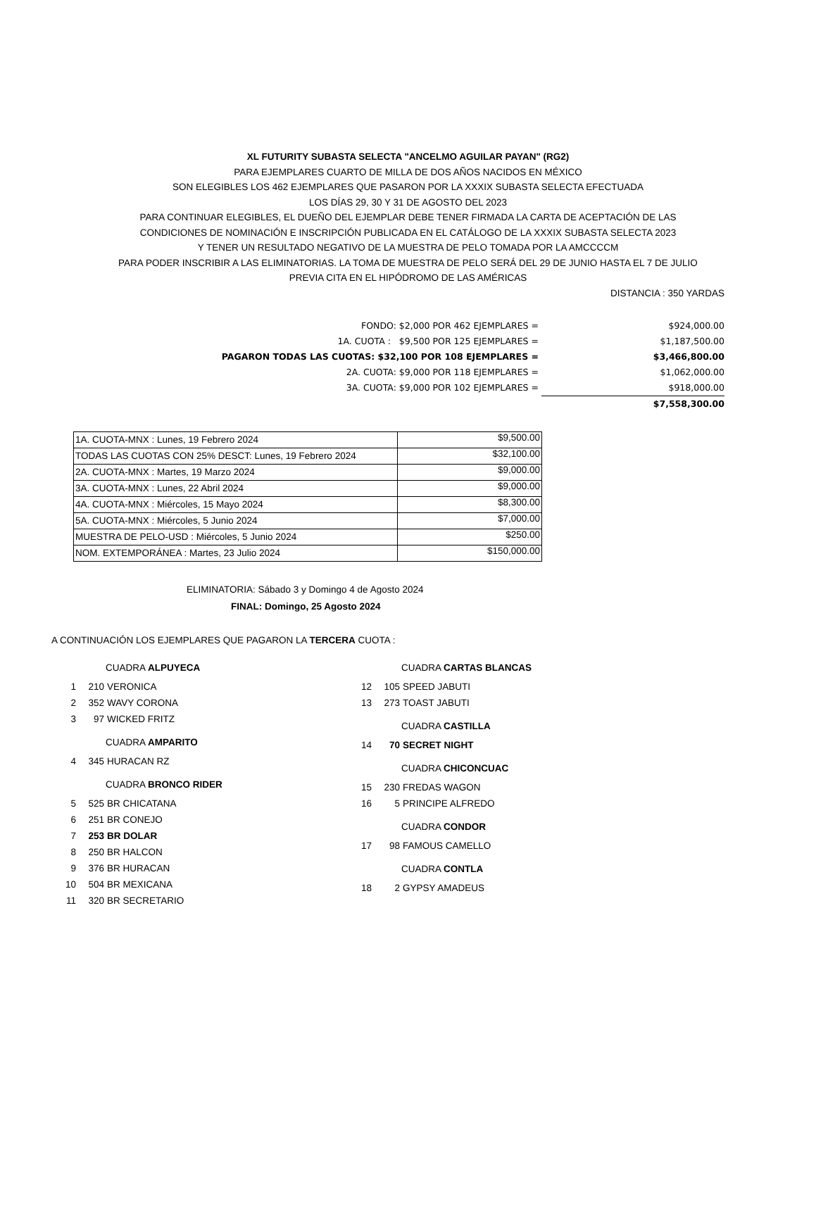XL FUTURITY SUBASTA SELECTA "ANCELMO AGUILAR PAYAN" (RG2)
PARA EJEMPLARES CUARTO DE MILLA DE DOS AÑOS NACIDOS EN MÉXICO
SON ELEGIBLES LOS 462 EJEMPLARES QUE PASARON POR LA XXXIX SUBASTA SELECTA EFECTUADA
LOS DÍAS 29, 30 Y 31 DE AGOSTO DEL 2023
PARA CONTINUAR ELEGIBLES, EL DUEÑO DEL EJEMPLAR DEBE TENER FIRMADA LA CARTA DE ACEPTACIÓN DE LAS
CONDICIONES DE NOMINACIÓN E INSCRIPCIÓN PUBLICADA EN EL CATÁLOGO DE LA XXXIX SUBASTA SELECTA 2023
Y TENER UN RESULTADO NEGATIVO DE LA MUESTRA DE PELO TOMADA POR LA AMCCCCM
PARA PODER INSCRIBIR A LAS ELIMINATORIAS. LA TOMA DE MUESTRA DE PELO SERÁ DEL 29 DE JUNIO HASTA EL 7 DE JULIO
PREVIA CITA EN EL HIPÓDROMO DE LAS AMÉRICAS
DISTANCIA : 350 YARDAS
| FONDO: $2,000 POR 462 EJEMPLARES = | $924,000.00 |
| 1A. CUOTA : $9,500 POR 125 EJEMPLARES = | $1,187,500.00 |
| PAGARON TODAS LAS CUOTAS: $32,100 POR 108 EJEMPLARES = | $3,466,800.00 |
| 2A. CUOTA: $9,000 POR 118 EJEMPLARES = | $1,062,000.00 |
| 3A. CUOTA: $9,000 POR 102 EJEMPLARES = | $918,000.00 |
| | $7,558,300.00 |
| 1A. CUOTA-MNX : Lunes, 19 Febrero 2024 | $9,500.00 |
| TODAS LAS CUOTAS CON 25% DESCT: Lunes, 19 Febrero 2024 | $32,100.00 |
| 2A. CUOTA-MNX : Martes, 19 Marzo 2024 | $9,000.00 |
| 3A. CUOTA-MNX : Lunes, 22 Abril 2024 | $9,000.00 |
| 4A. CUOTA-MNX : Miércoles, 15 Mayo 2024 | $8,300.00 |
| 5A. CUOTA-MNX : Miércoles, 5 Junio 2024 | $7,000.00 |
| MUESTRA DE PELO-USD : Miércoles, 5 Junio 2024 | $250.00 |
| NOM. EXTEMPORÁNEA : Martes, 23 Julio 2024 | $150,000.00 |
ELIMINATORIA: Sábado 3 y Domingo 4 de Agosto 2024
FINAL: Domingo, 25 Agosto 2024
A CONTINUACIÓN LOS EJEMPLARES QUE PAGARON LA TERCERA CUOTA :
CUADRA ALPUYECA
1 210 VERONICA
2 352 WAVY CORONA
3 97 WICKED FRITZ
CUADRA AMPARITO
4 345 HURACAN RZ
CUADRA BRONCO RIDER
5 525 BR CHICATANA
6 251 BR CONEJO
7 253 BR DOLAR
8 250 BR HALCON
9 376 BR HURACAN
10 504 BR MEXICANA
11 320 BR SECRETARIO
CUADRA CARTAS BLANCAS
12 105 SPEED JABUTI
13 273 TOAST JABUTI
CUADRA CASTILLA
14 70 SECRET NIGHT
CUADRA CHICONCUAC
15 230 FREDAS WAGON
16 5 PRINCIPE ALFREDO
CUADRA CONDOR
17 98 FAMOUS CAMELLO
CUADRA CONTLA
18 2 GYPSY AMADEUS